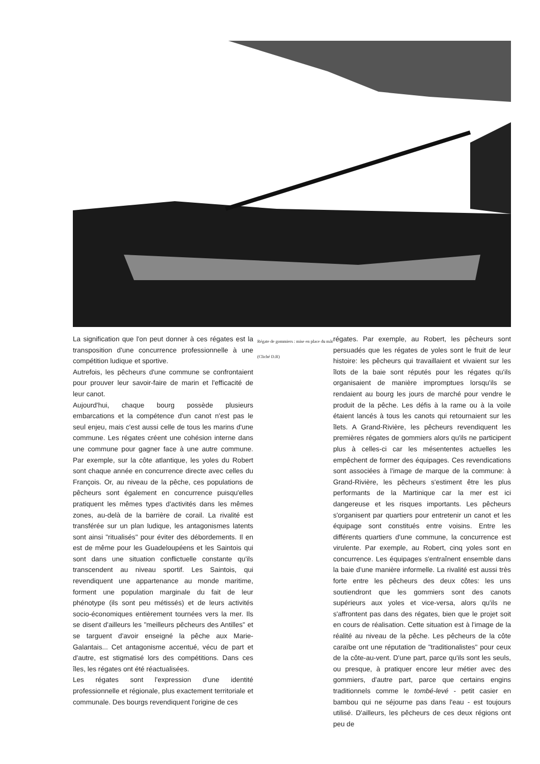La signification que l'on peut donner à ces régates est la transposition d'une concurrence professionnelle à une compétition ludique et sportive.
Autrefois, les pêcheurs d'une commune se confrontaient pour prouver leur savoir-faire de marin et l'efficacité de leur canot.
Aujourd'hui, chaque bourg possède plusieurs embarcations et la compétence d'un canot n'est pas le seul enjeu, mais c'est aussi celle de tous les marins d'une commune. Les régates créent une cohésion interne dans une commune pour gagner face à une autre commune. Par exemple, sur la côte atlantique, les yoles du Robert sont chaque année en concurrence directe avec celles du François. Or, au niveau de la pêche, ces populations de pêcheurs sont également en concurrence puisqu'elles pratiquent les mêmes types d'activités dans les mêmes zones, au-delà de la barrière de corail. La rivalité est transférée sur un plan ludique, les antagonismes latents sont ainsi "ritualisés" pour éviter des débordements. Il en est de même pour les Guadeloupéens et les Saintois qui sont dans une situation conflictuelle constante qu'ils transcendent au niveau sportif. Les Saintois, qui revendiquent une appartenance au monde maritime, forment une population marginale du fait de leur phénotype (ils sont peu métissés) et de leurs activités socio-économiques entièrement tournées vers la mer. Ils se disent d'ailleurs les "meilleurs pêcheurs des Antilles" et se targuent d'avoir enseigné la pêche aux Marie-Galantais... Cet antagonisme accentué, vécu de part et d'autre, est stigmatisé lors des compétitions. Dans ces îles, les régates ont été réactualisées.
Les régates sont l'expression d'une identité professionnelle et régionale, plus exactement territoriale et communale. Des bourgs revendiquent l'origine de ces
Régate de gommiers : mise en place du mât
(Cliché D.R)
régates. Par exemple, au Robert, les pêcheurs sont persuadés que les régates de yoles sont le fruit de leur histoire: les pêcheurs qui travaillaient et vivaient sur les îlots de la baie sont réputés pour les régates qu'ils organisaient de manière impromptues lorsqu'ils se rendaient au bourg les jours de marché pour vendre le produit de la pêche. Les défis à la rame ou à la voile étaient lancés à tous les canots qui retournaient sur les îlets. A Grand-Rivière, les pêcheurs revendiquent les premières régates de gommiers alors qu'ils ne participent plus à celles-ci car les mésententes actuelles les empêchent de former des équipages. Ces revendications sont associées à l'image de marque de la commune: à Grand-Rivière, les pêcheurs s'estiment être les plus performants de la Martinique car la mer est ici dangereuse et les risques importants. Les pêcheurs s'organisent par quartiers pour entretenir un canot et les équipage sont constitués entre voisins. Entre les différents quartiers d'une commune, la concurrence est virulente. Par exemple, au Robert, cinq yoles sont en concurrence. Les équipages s'entraînent ensemble dans la baie d'une manière informelle. La rivalité est aussi très forte entre les pêcheurs des deux côtes: les uns soutiendront que les gommiers sont des canots supérieurs aux yoles et vice-versa, alors qu'ils ne s'affrontent pas dans des régates, bien que le projet soit en cours de réalisation. Cette situation est à l'image de la réalité au niveau de la pêche. Les pêcheurs de la côte caraïbe ont une réputation de "traditionalistes" pour ceux de la côte-au-vent. D'une part, parce qu'ils sont les seuls, ou presque, à pratiquer encore leur métier avec des gommiers, d'autre part, parce que certains engins traditionnels comme le tombé-levé - petit casier en bambou qui ne séjourne pas dans l'eau - est toujours utilisé. D'ailleurs, les pêcheurs de ces deux régions ont peu de